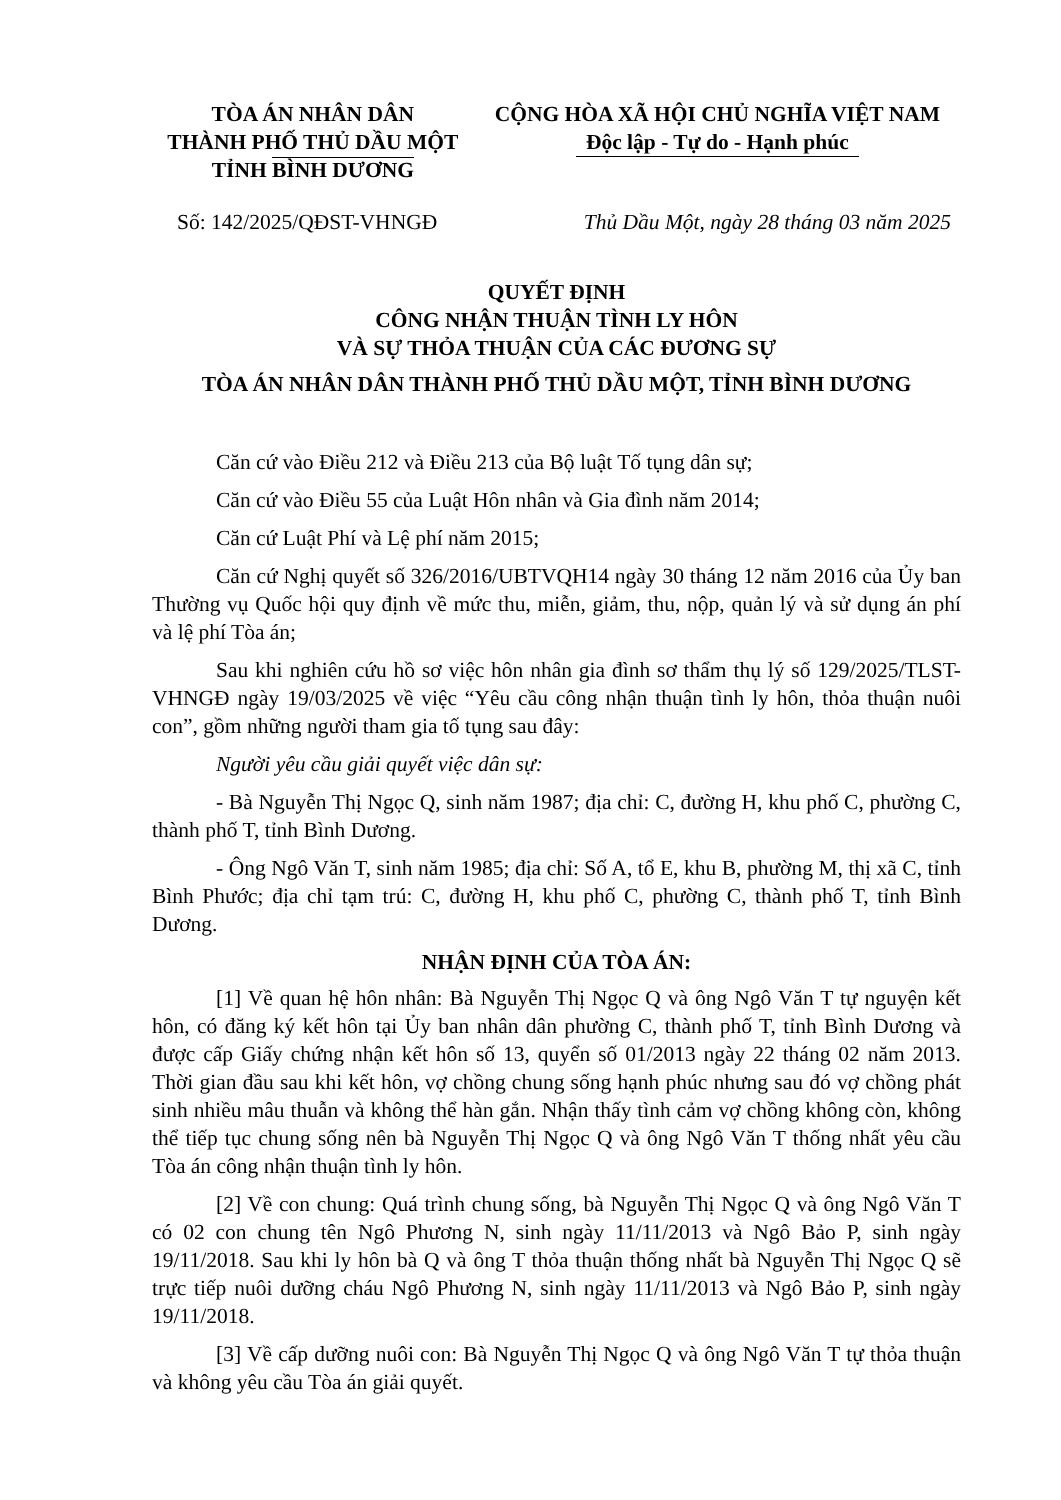TÒA ÁN NHÂN DÂN
THÀNH PHỐ THỦ DẦU MỘT
TỈNH BÌNH DƯƠNG
CỘNG HÒA XÃ HỘI CHỦ NGHĨA VIỆT NAM
Độc lập - Tự do - Hạnh phúc
Số: 142/2025/QĐST-VHNGĐ Thủ Dầu Một, ngày 28 tháng 03 năm 2025
QUYẾT ĐỊNH
CÔNG NHẬN THUẬN TÌNH LY HÔN
VÀ SỰ THỎA THUẬN CỦA CÁC ĐƯƠNG SỰ
TÒA ÁN NHÂN DÂN THÀNH PHỐ THỦ DẦU MỘT, TỈNH BÌNH DƯƠNG
Căn cứ vào Điều 212 và Điều 213 của Bộ luật Tố tụng dân sự;
Căn cứ vào Điều 55 của Luật Hôn nhân và Gia đình năm 2014;
Căn cứ Luật Phí và Lệ phí năm 2015;
Căn cứ Nghị quyết số 326/2016/UBTVQH14 ngày 30 tháng 12 năm 2016 của Ủy ban Thường vụ Quốc hội quy định về mức thu, miễn, giảm, thu, nộp, quản lý và sử dụng án phí và lệ phí Tòa án;
Sau khi nghiên cứu hồ sơ việc hôn nhân gia đình sơ thẩm thụ lý số 129/2025/TLST-VHNGĐ ngày 19/03/2025 về việc “Yêu cầu công nhận thuận tình ly hôn, thỏa thuận nuôi con”, gồm những người tham gia tố tụng sau đây:
Người yêu cầu giải quyết việc dân sự:
- Bà Nguyễn Thị Ngọc Q, sinh năm 1987; địa chỉ: C, đường H, khu phố C, phường C, thành phố T, tỉnh Bình Dương.
- Ông Ngô Văn T, sinh năm 1985; địa chỉ: Số A, tổ E, khu B, phường M, thị xã C, tỉnh Bình Phước; địa chỉ tạm trú: C, đường H, khu phố C, phường C, thành phố T, tỉnh Bình Dương.
NHẬN ĐỊNH CỦA TÒA ÁN:
[1] Về quan hệ hôn nhân: Bà Nguyễn Thị Ngọc Q và ông Ngô Văn T tự nguyện kết hôn, có đăng ký kết hôn tại Ủy ban nhân dân phường C, thành phố T, tỉnh Bình Dương và được cấp Giấy chứng nhận kết hôn số 13, quyển số 01/2013 ngày 22 tháng 02 năm 2013. Thời gian đầu sau khi kết hôn, vợ chồng chung sống hạnh phúc nhưng sau đó vợ chồng phát sinh nhiều mâu thuẫn và không thể hàn gắn. Nhận thấy tình cảm vợ chồng không còn, không thể tiếp tục chung sống nên bà Nguyễn Thị Ngọc Q và ông Ngô Văn T thống nhất yêu cầu Tòa án công nhận thuận tình ly hôn.
[2] Về con chung: Quá trình chung sống, bà Nguyễn Thị Ngọc Q và ông Ngô Văn T có 02 con chung tên Ngô Phương N, sinh ngày 11/11/2013 và Ngô Bảo P, sinh ngày 19/11/2018. Sau khi ly hôn bà Q và ông T thỏa thuận thống nhất bà Nguyễn Thị Ngọc Q sẽ trực tiếp nuôi dưỡng cháu Ngô Phương N, sinh ngày 11/11/2013 và Ngô Bảo P, sinh ngày 19/11/2018.
[3] Về cấp dưỡng nuôi con: Bà Nguyễn Thị Ngọc Q và ông Ngô Văn T tự thỏa thuận và không yêu cầu Tòa án giải quyết.